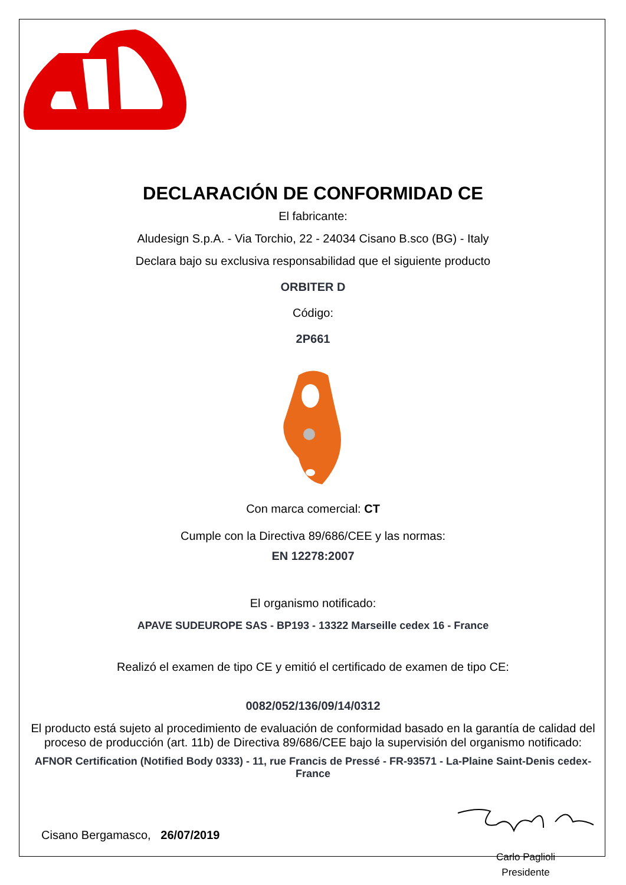DECLARACIÓN DE CONFORMIDAD CE
El fabricante:
Aludesign S.p.A. - Via Torchio, 22 - 24034 Cisano B.sco (BG) - Italy
Declara bajo su exclusiva responsabilidad que el siguiente producto
ORBITER D
Código:
2P661
Con marca comercial: CT
Cumple con la Directiva 89/686/CEE y las normas:
EN 12278:2007
El organismo notificado:
APAVE SUDEUROPE SAS - BP193 - 13322 Marseille cedex 16 - France
Realizó el examen de tipo CE y emitió el certificado de examen de tipo CE:
0082/052/136/09/14/0312
El producto está sujeto al procedimiento de evaluación de conformidad basado en la garantía de calidad del proceso de producción (art. 11b) de Directiva 89/686/CEE bajo la supervisión del organismo notificado:
AFNOR Certification (Notified Body 0333) - 11, rue Francis de Pressé - FR-93571 - La-Plaine Saint-Denis cedex-France
Cisano Bergamasco, 26/07/2019
Carlo Paglioli
Presidente